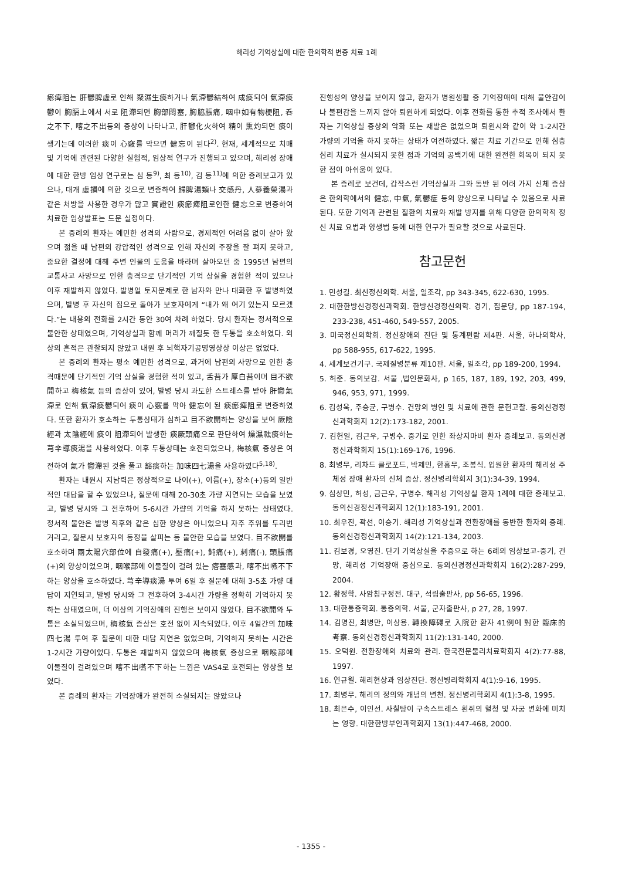해리성 기억상실에 대한 한의학적 변증 치료 1례
瘀痺阻는 肝鬱脾虛로 인해 聚濕生痰하거나 氣滯鬱結하여 成痰되어 氣滯痰鬱이 胸膈上에서 서로 阻滯되면 胸部悶塞, 胸脇脹痛, 咽中如有物梗阻, 呑之不下, 喀之不出등의 증상이 나타나고, 肝鬱化火하여 精이 熏灼되면 痰이 생기는데 이러한 痰이 心竅를 막으면 健忘이 된다<sup>2)</sup>. 현재, 세계적으로 치매 및 기억에 관련된 다양한 실험적, 임상적 연구가 진행되고 있으며, 해리성 장애에 대한 한방 임상 연구로는 심 등<sup>9)</sup>, 최 등<sup>10)</sup>, 김 등<sup>11)</sup>에 의한 증례보고가 있으나, 대개 虛損에 의한 것으로 변증하여 歸脾湯類나 交感丹, 人蔘養榮湯과 같은 처방을 사용한 경우가 많고 實證인 痰瘀痺阻로인한 健忘으로 변증하여 치료한 임상발표는 드문 실정이다.
본 증례의 환자는 예민한 성격의 사람으로, 경제적인 어려움 없이 살아 왔으며 젊을 때 남편의 강압적인 성격으로 인해 자신의 주장을 잘 펴지 못하고, 중요한 결정에 대해 주변 인물의 도움을 바라며 살아오던 중 1995년 남편의 교통사고 사망으로 인한 충격으로 단기적인 기억 상실을 경험한 적이 있으나 이후 재발하지 않았다. 발병일 토지문제로 한 남자와 만나 대화한 후 발병하였으며, 발병 후 자신의 집으로 돌아가 보호자에게 “내가 왜 여기 있는지 모르겠다.”는 내용의 전화를 2시간 동안 30여 차례 하였다. 당시 환자는 정서적으로 불안한 상태였으며, 기억상실과 함께 머리가 깨질듯 한 두통을 호소하였다. 외상의 흔적은 관찰되지 않았고 내원 후 뇌핵자기공명영상상 이상은 없었다.
본 증례의 환자는 평소 예민한 성격으로, 과거에 남편의 사망으로 인한 충격때문에 단기적인 기억 상실을 경험한 적이 있고, 舌苔가 厚白苔이며 目不欲開하고 梅核氣 등의 증상이 있어, 발병 당시 과도한 스트레스를 받아 肝鬱氣滯로 인해 氣滯痰鬱되어 痰이 心竅를 막아 健忘이 된 痰瘀痺阻로 변증하였다. 또한 환자가 호소하는 두통상태가 심하고 目不欲開하는 양상을 보여 厥陰經과 太陰經에 痰이 阻滯되어 발생한 痰厥頭痛으로 판단하여 燥濕祛痰하는 芎辛導痰湯을 사용하였다. 이후 두통상태는 호전되었으나, 梅核氣 증상은 여전하여 氣가 鬱滯된 것을 풀고 豁痰하는 加味四七湯을 사용하였다<sup>5,18)</sup>.
환자는 내원시 지남력은 정상적으로 나이(+), 이름(+), 장소(+)등의 일반적인 대답을 할 수 있었으나, 질문에 대해 20-30초 가량 지연되는 모습을 보였고, 발병 당시와 그 전후하여 5-6시간 가량의 기억을 하지 못하는 상태였다. 정서적 불안은 발병 직후와 같은 심한 양상은 아니었으나 자주 주위를 두리번거리고, 질문시 보호자의 동정을 살피는 등 불안한 모습을 보였다. 目不欲開를 호소하며 兩太陽穴部位에 自發痛(+), 壓痛(+), 鈍痛(+), 刺痛(-), 頭脹痛(+)의 양상이었으며, 咽喉部에 이물질이 걸려 있는 痞塞感과, 喀不出嚥不下하는 양상을 호소하였다. 芎辛導痰湯 투여 6일 후 질문에 대해 3-5초 가량 대답이 지연되고, 발병 당시와 그 전후하여 3-4시간 가량을 정확히 기억하지 못하는 상태였으며, 더 이상의 기억장애의 진행은 보이지 않았다. 目不欲開와 두통은 소실되었으며, 梅核氣 증상은 호전 없이 지속되었다. 이후 4일간의 加味四七湯 투여 후 질문에 대한 대답 지연은 없었으며, 기억하지 못하는 시간은 1-2시간 가량이었다. 두통은 재발하지 않았으며 梅核氣 증상으로 咽喉部에 이물질이 걸려있으며 喀不出嚥不下하는 느낌은 VAS4로 호전되는 양상을 보였다.
본 증례의 환자는 기억장애가 완전히 소실되지는 않았으나
진행성의 양상을 보이지 않고, 환자가 병원생활 중 기억장애에 대해 불안감이나 불편감을 느끼지 않아 퇴원하게 되었다. 이후 전화를 통한 추적 조사에서 환자는 기억상실 증상의 악화 또는 재발은 없었으며 퇴원시와 같이 약 1-2시간 가량의 기억을 하지 못하는 상태가 여전하였다. 짧은 치료 기간으로 인해 심층 심리 치료가 실시되지 못한 점과 기억의 공백기에 대한 완전한 회복이 되지 못한 점이 아쉬움이 있다.
본 증례로 보건데, 갑작스런 기억상실과 그와 동반 된 여러 가지 신체 증상은 한의학에서의 健忘, 中氣, 氣鬱症 등의 양상으로 나타날 수 있음으로 사료된다. 또한 기억과 관련된 질환의 치료와 재발 방지를 위해 다양한 한의학적 정신 치료 요법과 양생법 등에 대한 연구가 필요할 것으로 사료된다.
참고문헌
1. 민성길. 최신정신의학. 서울, 일조각, pp 343-345, 622-630, 1995.
2. 대한한방신경정신과학회. 한방신경정신의학. 경기, 집문당, pp 187-194, 233-238, 451-460, 549-557, 2005.
3. 미국정신의학회. 정신장애의 진단 및 통계편람 제4판. 서울, 하나의학사, pp 588-955, 617-622, 1995.
4. 세계보건기구. 국제질병분류 제10판. 서울, 일조각, pp 189-200, 1994.
5. 허준. 동의보감. 서울 ,법인문화사, p 165, 187, 189, 192, 203, 499, 946, 953, 971, 1999.
6. 김성욱, 주승균, 구병수. 건망의 병인 및 치료에 관한 문헌고찰. 동의신경정신과학회지 12(2):173-182, 2001.
7. 김헌일, 김근우, 구병수. 중기로 인한 좌상지마비 환자 증례보고. 동의신경정신과학회지 15(1):169-176, 1996.
8. 최병무, 리차드 클로포드, 박제민, 한흥무, 조봉식. 입원한 환자의 해리성 주체성 장애 환자의 신체 증상. 정신병리학회지 3(1):34-39, 1994.
9. 심상민, 허성, 금근우, 구병수. 해리성 기억상실 환자 1례에 대한 증례보고. 동의신경정신과학회지 12(1):183-191, 2001.
10. 최우진, 곽선, 이승기. 해리성 기억상실과 전환장애를 동반한 환자의 증례. 동의신경정신과학회지 14(2):121-134, 2003.
11. 김보경, 오영진. 단기 기억상실을 주증으로 하는 6례의 임상보고-중기, 건망, 해리성 기억장애 중심으로. 동의신경정신과학회지 16(2):287-299, 2004.
12. 황정학. 사암침구정전. 대구, 석림출판사, pp 56-65, 1996.
13. 대한통증학회. 통증의학. 서울, 군자출판사, p 27, 28, 1997.
14. 김명진, 최병만, 이상용. 轉換障碍로 入院한 환자 41例에 對한 臨床的 考察. 동의신경정신과학회지 11(2):131-140, 2000.
15. 오덕원. 전환장애의 치료와 관리. 한국전문물리치료학회지 4(2):77-88, 1997.
16. 연규월. 해리현상과 임상진단. 정신병리학회지 4(1):9-16, 1995.
17. 최병무. 해리의 정의와 개념의 변천. 정신병리학회지 4(1):3-8, 1995.
18. 최은수, 이인선. 사칠탕이 구속스트레스 흰쥐의 혈청 및 자궁 변화에 미치는 영향. 대한한방부인과학회지 13(1):447-468, 2000.
- 1355 -